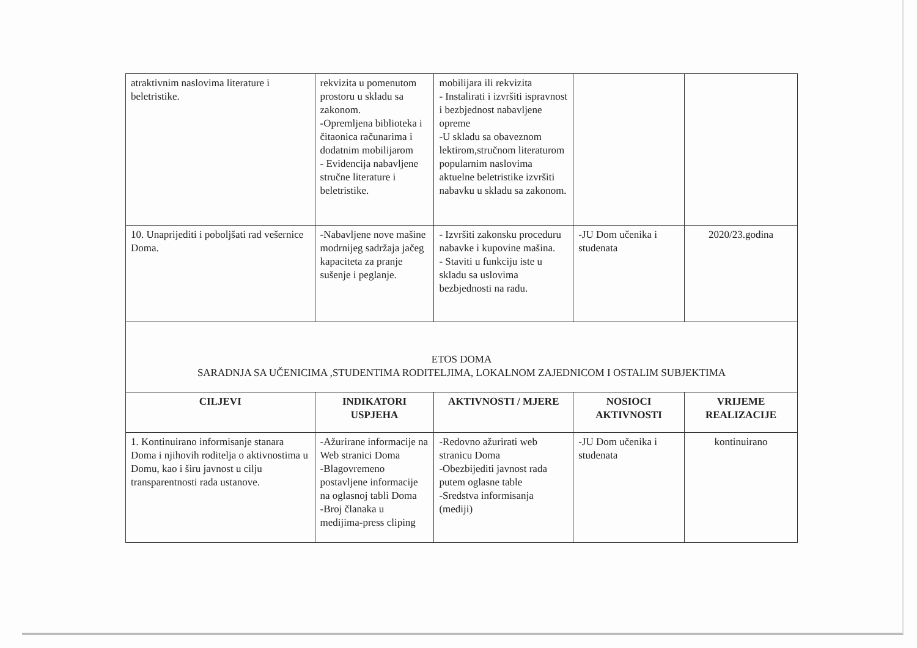| atraktivnim naslovima literature i beletristike. | rekvizita u pomenutom prostoru u skladu sa zakonom. -Opremljena biblioteka i čitaonica računarima i dodatnim mobilijarom - Evidencija nabavljene stručne literature i beletristike. | mobilijara ili rekvizita - Instalirati i izvršiti ispravnost i bezbjednost nabavljene opreme -U skladu sa obaveznom lektirom,stručnom literaturom popularnim naslovima aktuelne beletristike izvršiti nabavku u skladu sa zakonom. | | |
| 10. Unaprijediti i poboljšati rad vešernice Doma. | -Nabavljene nove mašine modrnijeg sadržaja jačeg kapaciteta za pranje sušenje i peglanje. | - Izvršiti zakonsku proceduru nabavke i kupovine mašina. - Staviti u funkciju iste u skladu sa uslovima bezbjednosti na radu. | -JU Dom učenika i studenata | 2020/23.godina |
| ETOS DOMA SARADNJA SA UČENICIMA ,STUDENTIMA RODITELJIMA, LOKALNOM ZAJEDNICOM I OSTALIM SUBJEKTIMA | | | | |
| CILJEVI | INDIKATORI USPJEHA | AKTIVNOSTI / MJERE | NOSIOCI AKTIVNOSTI | VRIJEME REALIZACIJE |
| 1. Kontinuirano informisanje stanara Doma i njihovih roditelja o aktivnostima u Domu, kao i širu javnost u cilju transparentnosti rada ustanove. | -Ažurirane informacije na Web stranici Doma -Blagovremeno postavljene informacije na oglasnoj tabli Doma -Broj članaka u medijima-press cliping | -Redovno ažurirati web stranicu Doma -Obezbijediti javnost rada putem oglasne table -Sredstva informisanja (mediji) | -JU Dom učenika i studenata | kontinuirano |